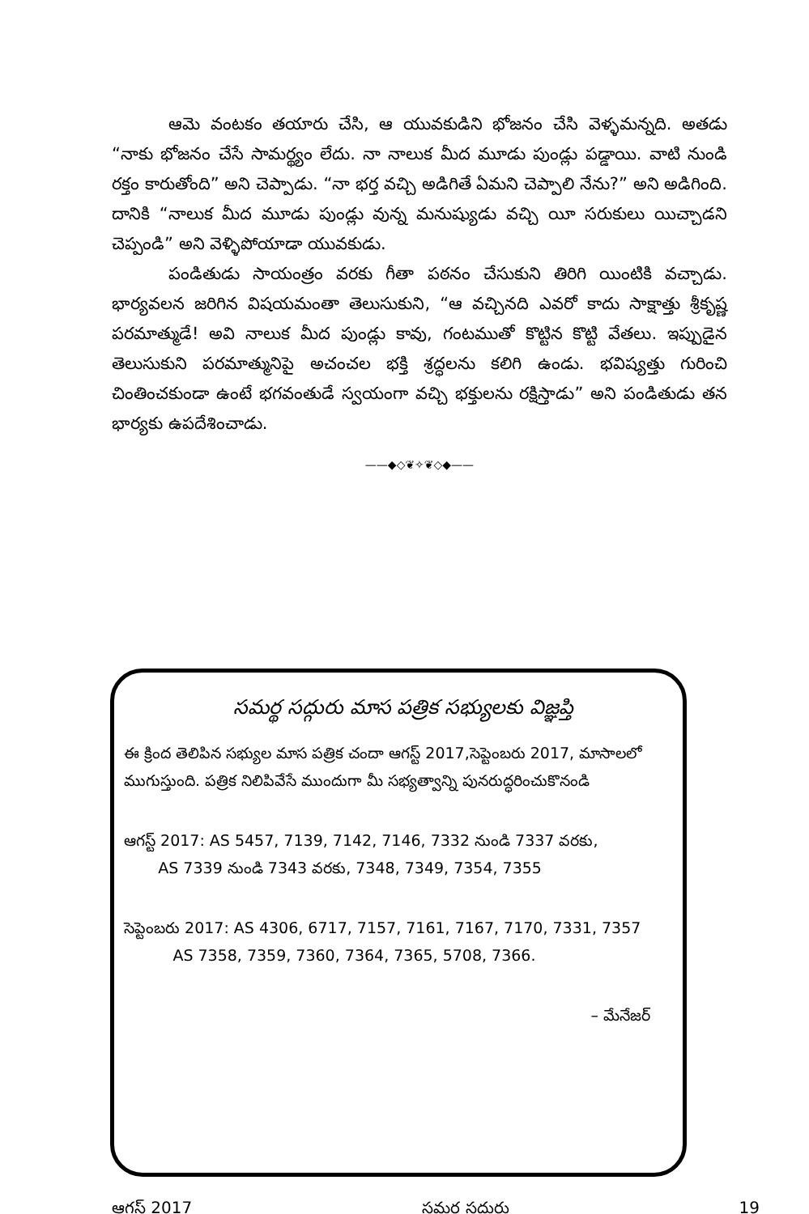ఆమె వంటకం తయారు చేసి, ఆ యువకుడిని భోజనం చేసి వెళ్ళమన్నది. అతడు “నాకు భోజనం చేసే సామర్థ్యం లేదు. నా నాలుక మీద మూడు పుండ్లు పడ్డాయి. వాటి నుండి రక్తం కారుతోంది” అని చెప్పాడు. “నా భర్త వచ్చి అడిగితే ఏమని చెప్పాలి నేను?” అని అడిగింది. దానికి “నాలుక మీద మూడు పుండ్లు వున్న మనుష్యుడు వచ్చి యీ సరుకులు యిచ్చాడని చెప్పండి” అని వెళ్ళిపోయాడా యువకుడు.
పండితుడు సాయంత్రం వరకు గీతా పఠనం చేసుకుని తిరిగి యింటికి వచ్చాడు. భార్యవలన జరిగిన విషయమంతా తెలుసుకుని, “ఆ వచ్చినది ఎవరో కాదు సాక్షాత్తు శ్రీకృష్ణ పరమాత్ముడే! అవి నాలుక మీద పుండ్లు కావు, గంటముతో కొట్టిన కొట్టి వేతలు. ఇప్పుడైన తెలుసుకుని పరమాత్మునిపై అచంచల భక్తి శ్రద్ధలను కలిగి ఉండు. భవిష్యత్తు గురించి చింతించకుండా ఉంటే భగవంతుడే స్వయంగా వచ్చి భక్తులను రక్షిస్తాడు” అని పండితుడు తన భార్యకు ఉపదేశించాడు.
——◆◇❦✧❦◇◆——
సమర్థ సద్గురు మాస పత్రిక సభ్యులకు విజ్ఞప్తి
ఈ క్రింద తెలిపిన సభ్యుల మాస పత్రిక చందా ఆగస్ట్ 2017,సెప్టెంబరు 2017, మాసాలలో ముగుస్తుంది. పత్రిక నిలిపివేసే ముందుగా మీ సభ్యత్వాన్ని పునరుద్ధరించుకొనండి
ఆగస్ట్ 2017: AS 5457, 7139, 7142, 7146, 7332 నుండి 7337 వరకు,
AS 7339 నుండి 7343 వరకు, 7348, 7349, 7354, 7355
సెప్టెంబరు 2017: AS 4306, 6717, 7157, 7161, 7167, 7170, 7331, 7357
AS 7358, 7359, 7360, 7364, 7365, 5708, 7366.
– మేనేజర్
ఆగస్ట్ 2017 సమర్థ సద్గురు 19